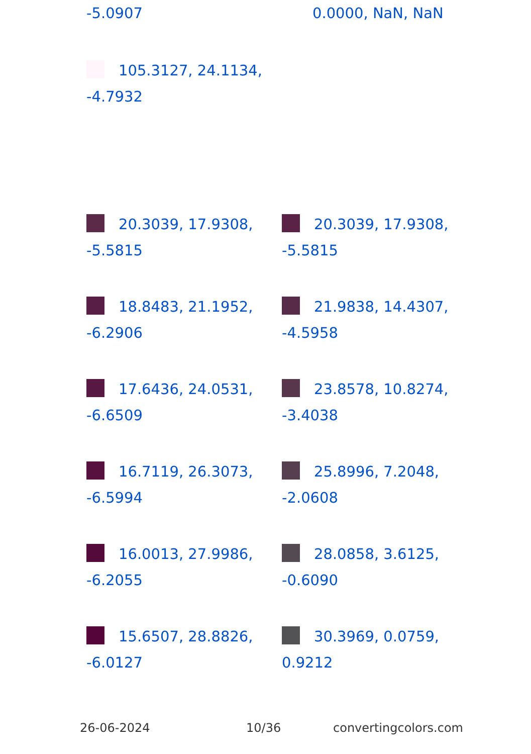-5.0907 0.0000, NaN, NaN
105.3127, 24.1134, -4.7932
20.3039, 17.9308, -5.5815
20.3039, 17.9308, -5.5815
18.8483, 21.1952, -6.2906
21.9838, 14.4307, -4.5958
17.6436, 24.0531, -6.6509
23.8578, 10.8274, -3.4038
16.7119, 26.3073, -6.5994
25.8996, 7.2048, -2.0608
16.0013, 27.9986, -6.2055
28.0858, 3.6125, -0.6090
15.6507, 28.8826, -6.0127
30.3969, 0.0759, 0.9212
26-06-2024 10/36 convertingcolors.com